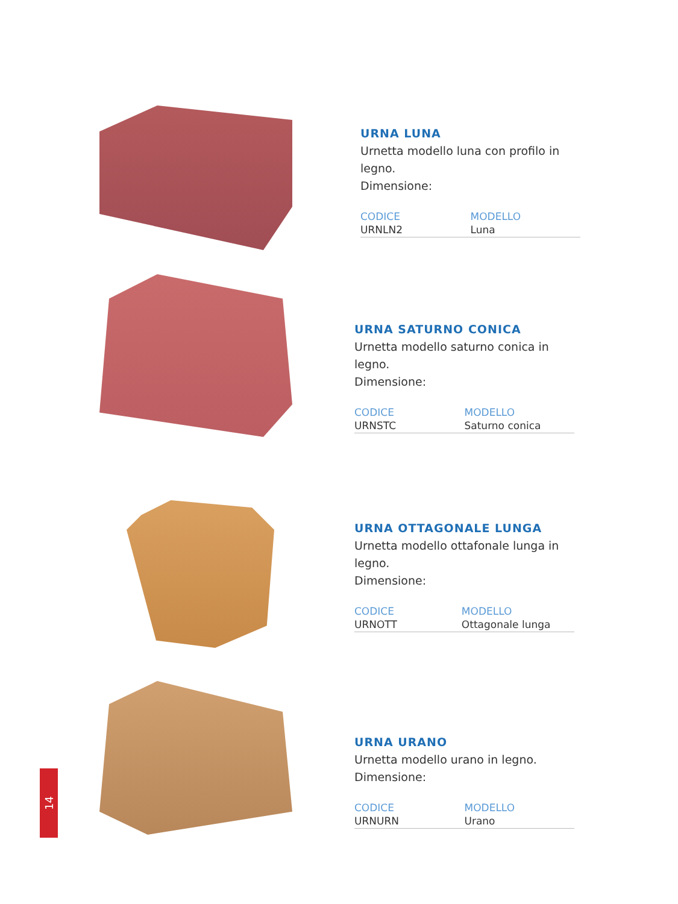URNA LUNA
Urnetta modello luna con profilo in legno.
Dimensione:
| CODICE | MODELLO |
| --- | --- |
| URNLN2 | Luna |
URNA SATURNO CONICA
Urnetta modello saturno conica in legno.
Dimensione:
| CODICE | MODELLO |
| --- | --- |
| URNSTC | Saturno conica |
URNA OTTAGONALE LUNGA
Urnetta modello ottafonale lunga in legno.
Dimensione:
| CODICE | MODELLO |
| --- | --- |
| URNOTT | Ottagonale lunga |
URNA URANO
Urnetta modello urano in legno.
Dimensione:
| CODICE | MODELLO |
| --- | --- |
| URNURN | Urano |
14